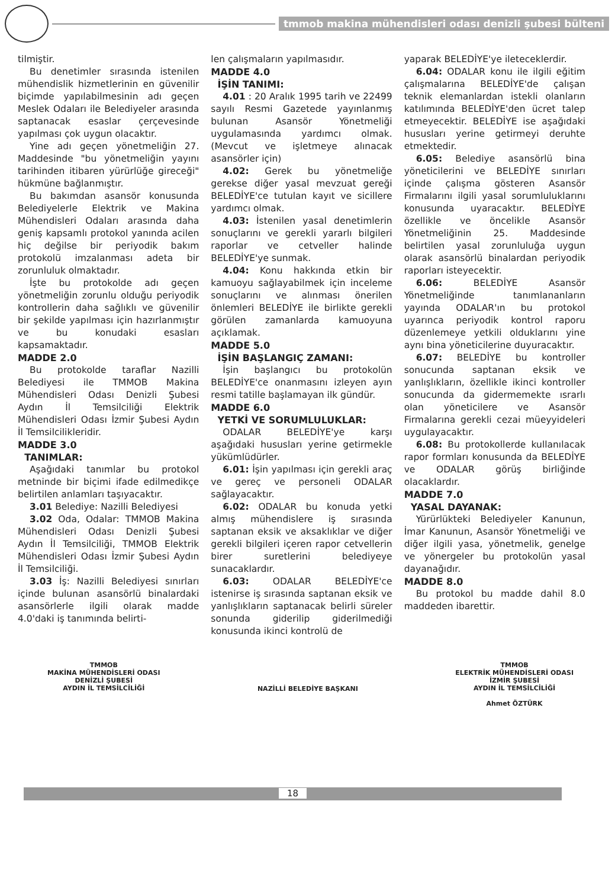tmmob makina mühendisleri odası denizli şubesi bülteni
tilmiştir.
Bu denetimler sırasında istenilen mühendislik hizmetlerinin en güvenilir biçimde yapılabilmesinin adı geçen Meslek Odaları ile Belediyeler arasında saptanacak esaslar çerçevesinde yapılması çok uygun olacaktır.
Yine adı geçen yönetmeliğin 27. Maddesinde "bu yönetmeliğin yayını tarihinden itibaren yürürlüğe gireceği" hükmüne bağlanmıştır.
Bu bakımdan asansör konusunda Belediyelerle Elektrik ve Makina Mühendisleri Odaları arasında daha geniş kapsamlı protokol yanında acilen hiç değilse bir periyodik bakım protokolü imzalanması adeta bir zorunluluk olmaktadır.
İşte bu protokolde adı geçen yönetmeliğin zorunlu olduğu periyodik kontrollerin daha sağlıklı ve güvenilir bir şekilde yapılması için hazırlanmıştır ve bu konudaki esasları kapsamaktadır.
MADDE 2.0
Bu protokolde taraflar Nazilli Belediyesi ile TMMOB Makina Mühendisleri Odası Denizli Şubesi Aydın İl Temsilciliği Elektrik Mühendisleri Odası İzmir Şubesi Aydın İl Temsilcilikleridir.
MADDE 3.0
TANIMLAR:
Aşağıdaki tanımlar bu protokol metninde bir biçimi ifade edilmedikçe belirtilen anlamları taşıyacaktır.
3.01 Belediye: Nazilli Belediyesi
3.02 Oda, Odalar: TMMOB Makina Mühendisleri Odası Denizli Şubesi Aydın İl Temsilciliği, TMMOB Elektrik Mühendisleri Odası İzmir Şubesi Aydın İl Temsilciliği.
3.03 İş: Nazilli Belediyesi sınırları içinde bulunan asansörlü binalardaki asansörlerle ilgili olarak madde 4.0'daki iş tanımında belirti-
len çalışmaların yapılmasıdır.
MADDE 4.0
İŞİN TANIMI:
4.01 : 20 Aralık 1995 tarih ve 22499 sayılı Resmi Gazetede yayınlanmış bulunan Asansör Yönetmeliği uygulamasında yardımcı olmak. (Mevcut ve işletmeye alınacak asansörler için)
4.02: Gerek bu yönetmeliğe gerekse diğer yasal mevzuat gereği BELEDİYE'ce tutulan kayıt ve sicillere yardımcı olmak.
4.03: İstenilen yasal denetimlerin sonuçlarını ve gerekli yararlı bilgileri raporlar ve cetveller halinde BELEDİYE'ye sunmak.
4.04: Konu hakkında etkin bir kamuoyu sağlayabilmek için inceleme sonuçlarını ve alınması önerilen önlemleri BELEDİYE ile birlikte gerekli görülen zamanlarda kamuoyuna açıklamak.
MADDE 5.0
İŞİN BAŞLANGIÇ ZAMANI:
İşin başlangıcı bu protokolün BELEDİYE'ce onanmasını izleyen ayın resmi tatille başlamayan ilk gündür.
MADDE 6.0
YETKİ VE SORUMLULUKLAR:
ODALAR BELEDİYE'ye karşı aşağıdaki hususları yerine getirmekle yükümlüdürler.
6.01: İşin yapılması için gerekli araç ve gereç ve personeli ODALAR sağlayacaktır.
6.02: ODALAR bu konuda yetki almış mühendislere iş sırasında saptanan eksik ve aksaklıklar ve diğer gerekli bilgileri içeren rapor cetvellerin birer suretlerini belediyeye sunacaklardır.
6.03: ODALAR BELEDİYE'ce istenirse iş sırasında saptanan eksik ve yanlışlıkların saptanacak belirli süreler sonunda giderilip giderilmediği konusunda ikinci kontrolü de
yaparak BELEDİYE'ye ileteceklerdir.
6.04: ODALAR konu ile ilgili eğitim çalışmalarına BELEDİYE'de çalışan teknik elemanlardan istekli olanların katılımında BELEDİYE'den ücret talep etmeyecektir. BELEDİYE ise aşağıdaki hususları yerine getirmeyi deruhte etmektedir.
6.05: Belediye asansörlü bina yöneticilerini ve BELEDİYE sınırları içinde çalışma gösteren Asansör Firmalarını ilgili yasal sorumluluklarını konusunda uyaracaktır. BELEDİYE özellikle ve öncelikle Asansör Yönetmeliğinin 25. Maddesinde belirtilen yasal zorunluluğa uygun olarak asansörlü binalardan periyodik raporları isteyecektir.
6.06: BELEDİYE Asansör Yönetmeliğinde tanımlananların yayında ODALAR'ın bu protokol uyarınca periyodik kontrol raporu düzenlemeye yetkili olduklarını yine aynı bina yöneticilerine duyuracaktır.
6.07: BELEDİYE bu kontroller sonucunda saptanan eksik ve yanlışlıkların, özellikle ikinci kontroller sonucunda da gidermemekte ısrarlı olan yöneticilere ve Asansör Firmalarına gerekli cezai müeyyideleri uygulayacaktır.
6.08: Bu protokollerde kullanılacak rapor formları konusunda da BELEDİYE ve ODALAR görüş birliğinde olacaklardır.
MADDE 7.0
YASAL DAYANAK:
Yürürlükteki Belediyeler Kanunun, İmar Kanunun, Asansör Yönetmeliği ve diğer ilgili yasa, yönetmelik, genelge ve yönergeler bu protokolün yasal dayanağıdır.
MADDE 8.0
Bu protokol bu madde dahil 8.0 maddeden ibarettir.
TMMOB
MAKİNA MÜHENDİSLERİ ODASI
DENİZLİ ŞUBESİ
AYDIN İL TEMSİLCİLİĞİ
NAZİLLİ BELEDİYE BAŞKANI
TMMOB
ELEKTRİK MÜHENDİSLERİ ODASI
İZMİR ŞUBESİ
AYDIN İL TEMSİLCİLİĞİ
Ahmet ÖZTÜRK
18